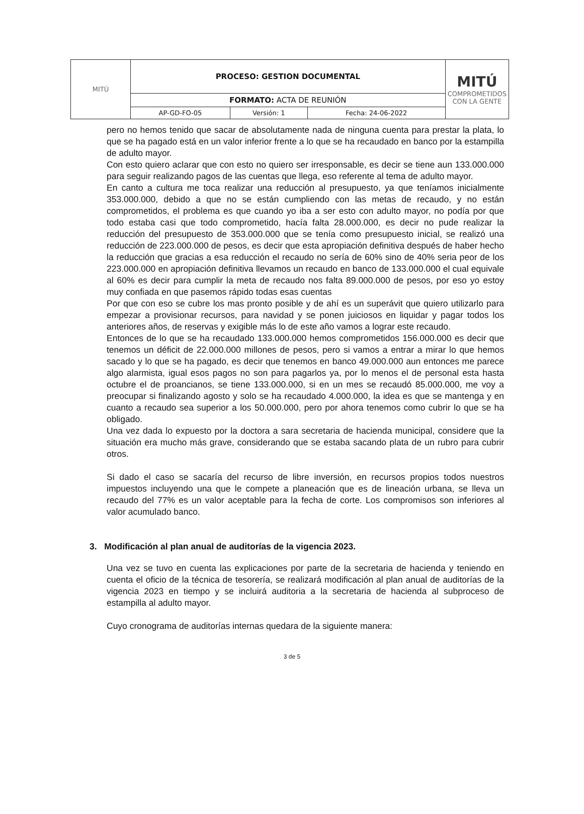| MITÚ | PROCESO: GESTION DOCUMENTAL | | | MITÚ COMPROMETIDOS CON LA GENTE |
| | FORMATO: ACTA DE REUNIÓN | | | |
| | AP-GD-FO-05 | Versión: 1 | Fecha: 24-06-2022 | |
pero no hemos tenido que sacar de absolutamente nada de ninguna cuenta para prestar la plata, lo que se ha pagado está en un valor inferior frente a lo que se ha recaudado en banco por la estampilla de adulto mayor.
Con esto quiero aclarar que con esto no quiero ser irresponsable, es decir se tiene aun 133.000.000 para seguir realizando pagos de las cuentas que llega, eso referente al tema de adulto mayor.
En canto a cultura me toca realizar una reducción al presupuesto, ya que teníamos inicialmente 353.000.000, debido a que no se están cumpliendo con las metas de recaudo, y no están comprometidos, el problema es que cuando yo iba a ser esto con adulto mayor, no podía por que todo estaba casi que todo comprometido, hacía falta 28.000.000, es decir no pude realizar la reducción del presupuesto de 353.000.000 que se tenía como presupuesto inicial, se realizó una reducción de 223.000.000 de pesos, es decir que esta apropiación definitiva después de haber hecho la reducción que gracias a esa reducción el recaudo no sería de 60% sino de 40% seria peor de los 223.000.000 en apropiación definitiva llevamos un recaudo en banco de 133.000.000 el cual equivale al 60% es decir para cumplir la meta de recaudo nos falta 89.000.000 de pesos, por eso yo estoy muy confiada en que pasemos rápido todas esas cuentas
Por que con eso se cubre los mas pronto posible y de ahí es un superávit que quiero utilizarlo para empezar a provisionar recursos, para navidad y se ponen juiciosos en liquidar y pagar todos los anteriores años, de reservas y exigible más lo de este año vamos a lograr este recaudo.
Entonces de lo que se ha recaudado 133.000.000 hemos comprometidos 156.000.000 es decir que tenemos un déficit de 22.000.000 millones de pesos, pero si vamos a entrar a mirar lo que hemos sacado y lo que se ha pagado, es decir que tenemos en banco 49.000.000 aun entonces me parece algo alarmista, igual esos pagos no son para pagarlos ya, por lo menos el de personal esta hasta octubre el de proancianos, se tiene 133.000.000, si en un mes se recaudó 85.000.000, me voy a preocupar si finalizando agosto y solo se ha recaudado 4.000.000, la idea es que se mantenga y en cuanto a recaudo sea superior a los 50.000.000, pero por ahora tenemos como cubrir lo que se ha obligado.
Una vez dada lo expuesto por la doctora a sara secretaria de hacienda municipal, considere que la situación era mucho más grave, considerando que se estaba sacando plata de un rubro para cubrir otros.
Si dado el caso se sacaría del recurso de libre inversión, en recursos propios todos nuestros impuestos incluyendo una que le compete a planeación que es de lineación urbana, se lleva un recaudo del 77% es un valor aceptable para la fecha de corte. Los compromisos son inferiores al valor acumulado banco.
3. Modificación al plan anual de auditorías de la vigencia 2023.
Una vez se tuvo en cuenta las explicaciones por parte de la secretaria de hacienda y teniendo en cuenta el oficio de la técnica de tesorería, se realizará modificación al plan anual de auditorías de la vigencia 2023 en tiempo y se incluirá auditoria a la secretaria de hacienda al subproceso de estampilla al adulto mayor.
Cuyo cronograma de auditorías internas quedara de la siguiente manera:
3 de 5